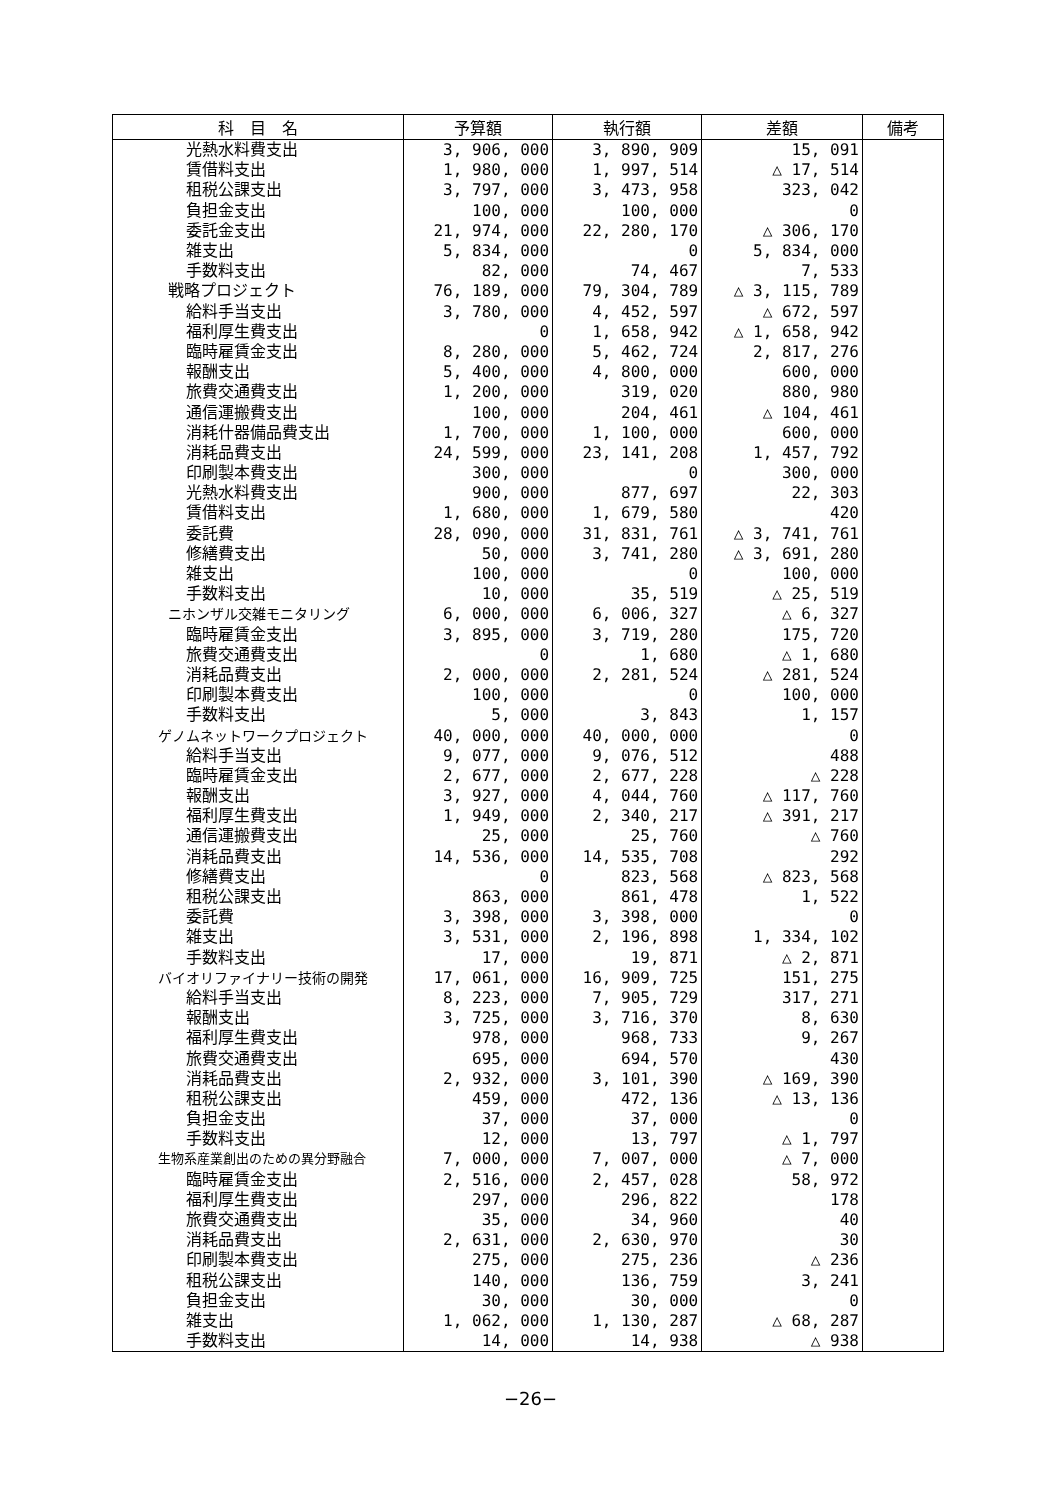| 科 目 名 | 予算額 | 執行額 | 差額 | 備考 |
| --- | --- | --- | --- | --- |
| 光熱水料費支出 | 3, 906, 000 | 3, 890, 909 | 15, 091 | |
| 賃借料支出 | 1, 980, 000 | 1, 997, 514 | △ 17, 514 | |
| 租税公課支出 | 3, 797, 000 | 3, 473, 958 | 323, 042 | |
| 負担金支出 | 100, 000 | 100, 000 | 0 | |
| 委託金支出 | 21, 974, 000 | 22, 280, 170 | △ 306, 170 | |
| 雑支出 | 5, 834, 000 | 0 | 5, 834, 000 | |
| 手数料支出 | 82, 000 | 74, 467 | 7, 533 | |
| 戦略プロジェクト | 76, 189, 000 | 79, 304, 789 | △ 3, 115, 789 | |
| 給料手当支出 | 3, 780, 000 | 4, 452, 597 | △ 672, 597 | |
| 福利厚生費支出 | 0 | 1, 658, 942 | △ 1, 658, 942 | |
| 臨時雇賃金支出 | 8, 280, 000 | 5, 462, 724 | 2, 817, 276 | |
| 報酬支出 | 5, 400, 000 | 4, 800, 000 | 600, 000 | |
| 旅費交通費支出 | 1, 200, 000 | 319, 020 | 880, 980 | |
| 通信運搬費支出 | 100, 000 | 204, 461 | △ 104, 461 | |
| 消耗什器備品費支出 | 1, 700, 000 | 1, 100, 000 | 600, 000 | |
| 消耗品費支出 | 24, 599, 000 | 23, 141, 208 | 1, 457, 792 | |
| 印刷製本費支出 | 300, 000 | 0 | 300, 000 | |
| 光熱水料費支出 | 900, 000 | 877, 697 | 22, 303 | |
| 賃借料支出 | 1, 680, 000 | 1, 679, 580 | 420 | |
| 委託費 | 28, 090, 000 | 31, 831, 761 | △ 3, 741, 761 | |
| 修繕費支出 | 50, 000 | 3, 741, 280 | △ 3, 691, 280 | |
| 雑支出 | 100, 000 | 0 | 100, 000 | |
| 手数料支出 | 10, 000 | 35, 519 | △ 25, 519 | |
| ニホンザル交雑モニタリング | 6, 000, 000 | 6, 006, 327 | △ 6, 327 | |
| 臨時雇賃金支出 | 3, 895, 000 | 3, 719, 280 | 175, 720 | |
| 旅費交通費支出 | 0 | 1, 680 | △ 1, 680 | |
| 消耗品費支出 | 2, 000, 000 | 2, 281, 524 | △ 281, 524 | |
| 印刷製本費支出 | 100, 000 | 0 | 100, 000 | |
| 手数料支出 | 5, 000 | 3, 843 | 1, 157 | |
| ゲノムネットワークプロジェクト | 40, 000, 000 | 40, 000, 000 | 0 | |
| 給料手当支出 | 9, 077, 000 | 9, 076, 512 | 488 | |
| 臨時雇賃金支出 | 2, 677, 000 | 2, 677, 228 | △ 228 | |
| 報酬支出 | 3, 927, 000 | 4, 044, 760 | △ 117, 760 | |
| 福利厚生費支出 | 1, 949, 000 | 2, 340, 217 | △ 391, 217 | |
| 通信運搬費支出 | 25, 000 | 25, 760 | △ 760 | |
| 消耗品費支出 | 14, 536, 000 | 14, 535, 708 | 292 | |
| 修繕費支出 | 0 | 823, 568 | △ 823, 568 | |
| 租税公課支出 | 863, 000 | 861, 478 | 1, 522 | |
| 委託費 | 3, 398, 000 | 3, 398, 000 | 0 | |
| 雑支出 | 3, 531, 000 | 2, 196, 898 | 1, 334, 102 | |
| 手数料支出 | 17, 000 | 19, 871 | △ 2, 871 | |
| バイオリファイナリー技術の開発 | 17, 061, 000 | 16, 909, 725 | 151, 275 | |
| 給料手当支出 | 8, 223, 000 | 7, 905, 729 | 317, 271 | |
| 報酬支出 | 3, 725, 000 | 3, 716, 370 | 8, 630 | |
| 福利厚生費支出 | 978, 000 | 968, 733 | 9, 267 | |
| 旅費交通費支出 | 695, 000 | 694, 570 | 430 | |
| 消耗品費支出 | 2, 932, 000 | 3, 101, 390 | △ 169, 390 | |
| 租税公課支出 | 459, 000 | 472, 136 | △ 13, 136 | |
| 負担金支出 | 37, 000 | 37, 000 | 0 | |
| 手数料支出 | 12, 000 | 13, 797 | △ 1, 797 | |
| 生物系産業創出のための異分野融合 | 7, 000, 000 | 7, 007, 000 | △ 7, 000 | |
| 臨時雇賃金支出 | 2, 516, 000 | 2, 457, 028 | 58, 972 | |
| 福利厚生費支出 | 297, 000 | 296, 822 | 178 | |
| 旅費交通費支出 | 35, 000 | 34, 960 | 40 | |
| 消耗品費支出 | 2, 631, 000 | 2, 630, 970 | 30 | |
| 印刷製本費支出 | 275, 000 | 275, 236 | △ 236 | |
| 租税公課支出 | 140, 000 | 136, 759 | 3, 241 | |
| 負担金支出 | 30, 000 | 30, 000 | 0 | |
| 雑支出 | 1, 062, 000 | 1, 130, 287 | △ 68, 287 | |
| 手数料支出 | 14, 000 | 14, 938 | △ 938 | |
−26−